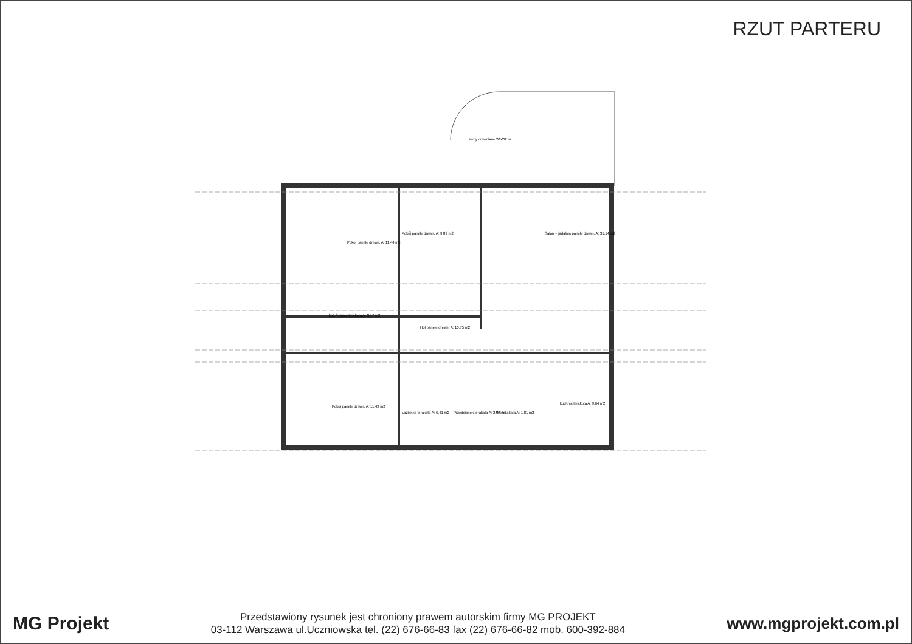RZUT PARTERU
Pokój panele drewn. A: 11,44 m2
Pokój panele drewn. A: 9,89 m2
Salon + jadalnia panele drewn. A: 31,14 m2
kotł./pralnia terakota A: 3,17 m2
Hol panele drewn. A: 10,75 m2
Pokój panele drewn. A: 11,43 m2
Łazienka terakota A: 6,41 m2
Przedsionek terakota A: 2,86 m2
Wc terakota A: 1,81 m2
kuchnia terakota A: 9,64 m2
słupy drewniane 20x20cm
MG Projekt
Przedstawiony rysunek jest chroniony prawem autorskim firmy MG PROJEKT
03-112 Warszawa ul.Uczniowska tel. (22) 676-66-83 fax (22) 676-66-82 mob. 600-392-884
www.mgprojekt.com.pl